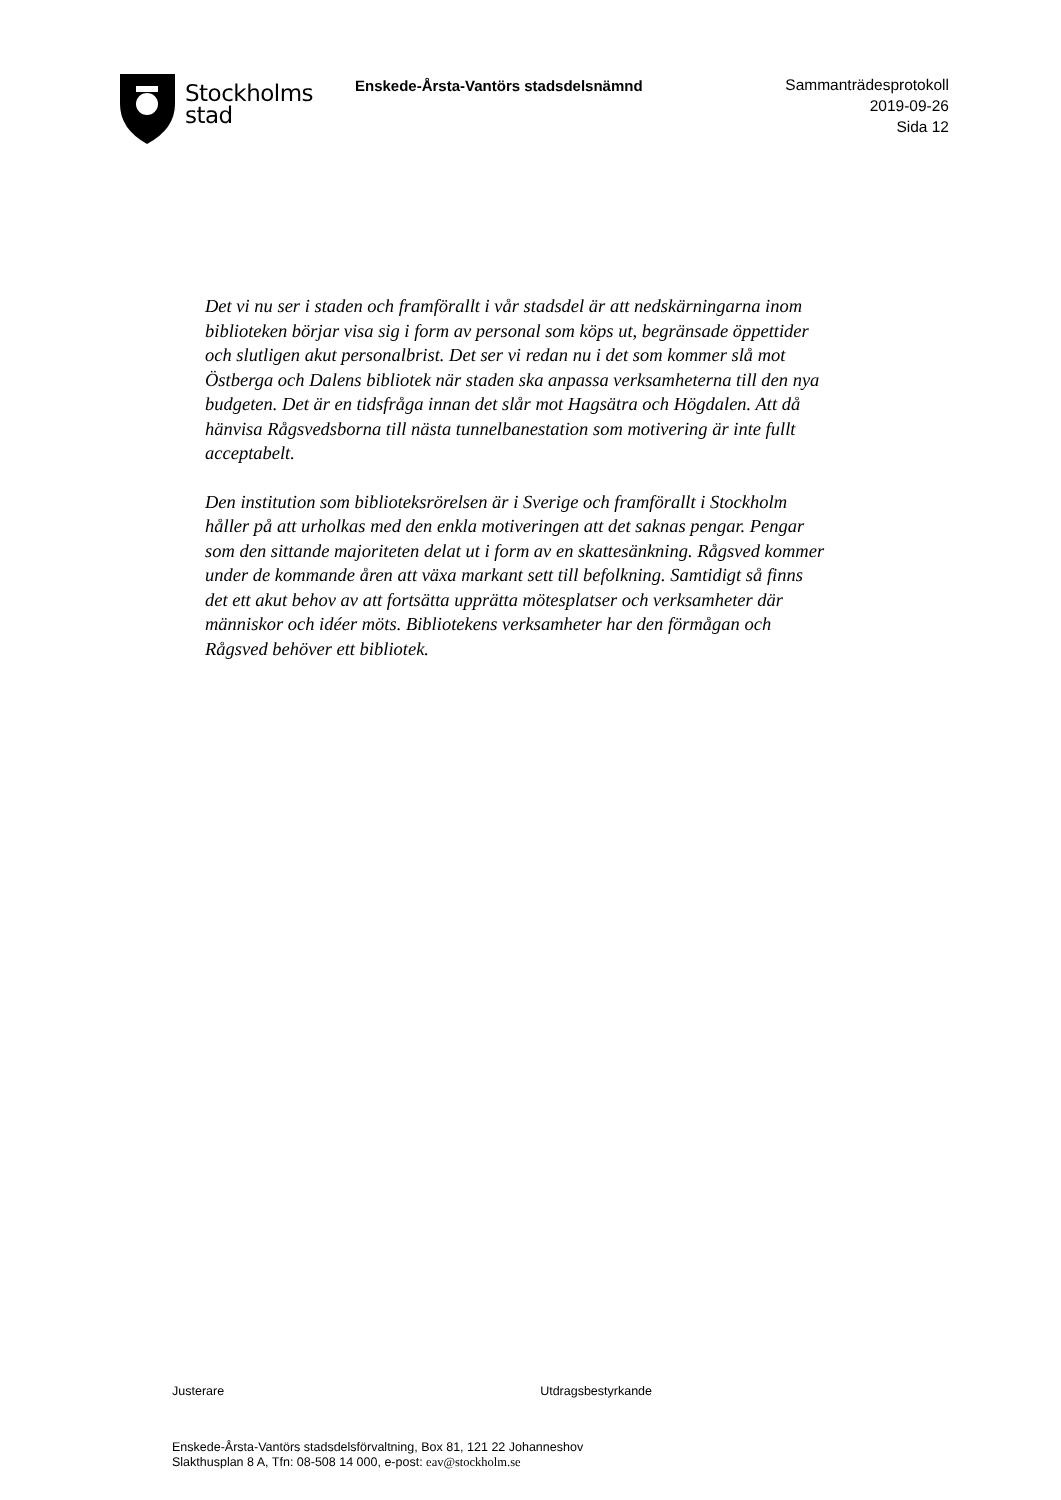Stockholms
stad
Enskede-Årsta-Vantörs stadsdelsnämnd
Sammanträdesprotokoll
2019-09-26
Sida 12
Det vi nu ser i staden och framförallt i vår stadsdel är att nedskärningarna inom biblioteken börjar visa sig i form av personal som köps ut, begränsade öppettider och slutligen akut personalbrist. Det ser vi redan nu i det som kommer slå mot Östberga och Dalens bibliotek när staden ska anpassa verksamheterna till den nya budgeten. Det är en tidsfråga innan det slår mot Hagsätra och Högdalen. Att då hänvisa Rågsvedsborna till nästa tunnelbanestation som motivering är inte fullt acceptabelt.
Den institution som biblioteksrörelsen är i Sverige och framförallt i Stockholm håller på att urholkas med den enkla motiveringen att det saknas pengar. Pengar som den sittande majoriteten delat ut i form av en skattesänkning. Rågsved kommer under de kommande åren att växa markant sett till befolkning. Samtidigt så finns det ett akut behov av att fortsätta upprätta mötesplatser och verksamheter där människor och idéer möts. Bibliotekens verksamheter har den förmågan och Rågsved behöver ett bibliotek.
Justerare Utdragsbestyrkande
Enskede-Årsta-Vantörs stadsdelsförvaltning, Box 81, 121 22 Johanneshov
Slakthusplan 8 A, Tfn: 08-508 14 000, e-post: eav@stockholm.se